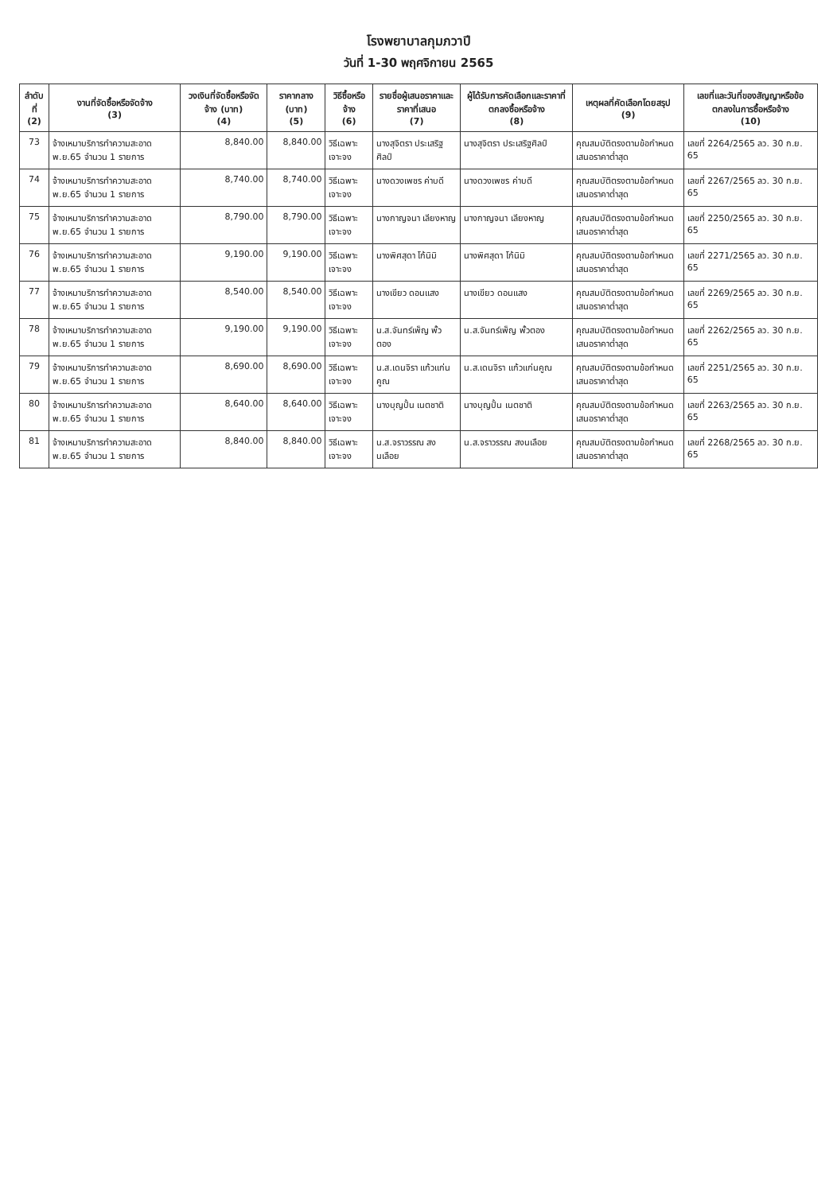โรงพยาบาลกุมภวาปี
วันที่ 1-30 พฤศจิกายน 2565
| ลำดับที่ (2) | งานที่จัดซื้อหรือจัดจ้าง (3) | วงเงินที่จัดซื้อหรือจัดจ้าง (บาท) (4) | ราคากลาง (บาท) (5) | วิธีซื้อหรือจ้าง (6) | รายชื่อผู้เสนอราคาและราคาที่เสนอ (7) | ผู้ได้รับการคัดเลือกและราคาที่ตกลงซื้อหรือจ้าง (8) | เหตุผลที่คัดเลือกโดยสรุป (9) | เลขที่และวันที่ของสัญญาหรือข้อตกลงในการซื้อหรือจ้าง (10) |
| --- | --- | --- | --- | --- | --- | --- | --- | --- |
| 73 | จ้างเหมาบริการทำความสะอาด พ.ย.65 จำนวน 1 รายการ | 8,840.00 | 8,840.00 | วิธีเฉพาะเจาะจง | นางสุจิตรา ประเสริฐศิลป์ | นางสุจิตรา ประเสริฐศิลป์ | คุณสมบัติตรงตามข้อกำหนด เสนอราคาต่ำสุด | เลขที่ 2264/2565 ลว. 30 ก.ย. 65 |
| 74 | จ้างเหมาบริการทำความสะอาด พ.ย.65 จำนวน 1 รายการ | 8,740.00 | 8,740.00 | วิธีเฉพาะเจาะจง | นางดวงเพชร ค่าบดี | นางดวงเพชร ค่าบดี | คุณสมบัติตรงตามข้อกำหนด เสนอราคาต่ำสุด | เลขที่ 2267/2565 ลว. 30 ก.ย. 65 |
| 75 | จ้างเหมาบริการทำความสะอาด พ.ย.65 จำนวน 1 รายการ | 8,790.00 | 8,790.00 | วิธีเฉพาะเจาะจง | นางกาญจนา เลียงหาญ | นางกาญจนา เลียงหาญ | คุณสมบัติตรงตามข้อกำหนด เสนอราคาต่ำสุด | เลขที่ 2250/2565 ลว. 30 ก.ย. 65 |
| 76 | จ้างเหมาบริการทำความสะอาด พ.ย.65 จำนวน 1 รายการ | 9,190.00 | 9,190.00 | วิธีเฉพาะเจาะจง | นางพิศสุดา โก้นิมิ | นางพิศสุดา โก้นิมิ | คุณสมบัติตรงตามข้อกำหนด เสนอราคาต่ำสุด | เลขที่ 2271/2565 ลว. 30 ก.ย. 65 |
| 77 | จ้างเหมาบริการทำความสะอาด พ.ย.65 จำนวน 1 รายการ | 8,540.00 | 8,540.00 | วิธีเฉพาะเจาะจง | นางเขียว ดอนแสง | นางเขียว ดอนแสง | คุณสมบัติตรงตามข้อกำหนด เสนอราคาต่ำสุด | เลขที่ 2269/2565 ลว. 30 ก.ย. 65 |
| 78 | จ้างเหมาบริการทำความสะอาด พ.ย.65 จำนวน 1 รายการ | 9,190.00 | 9,190.00 | วิธีเฉพาะเจาะจง | น.ส.จันทร์เพ็ญ พั้วตอง | น.ส.จันทร์เพ็ญ พั้วตอง | คุณสมบัติตรงตามข้อกำหนด เสนอราคาต่ำสุด | เลขที่ 2262/2565 ลว. 30 ก.ย. 65 |
| 79 | จ้างเหมาบริการทำความสะอาด พ.ย.65 จำนวน 1 รายการ | 8,690.00 | 8,690.00 | วิธีเฉพาะเจาะจง | น.ส.เดนจิรา แก้วแก่นคูณ | น.ส.เดนจิรา แก้วแก่นคูณ | คุณสมบัติตรงตามข้อกำหนด เสนอราคาต่ำสุด | เลขที่ 2251/2565 ลว. 30 ก.ย. 65 |
| 80 | จ้างเหมาบริการทำความสะอาด พ.ย.65 จำนวน 1 รายการ | 8,640.00 | 8,640.00 | วิธีเฉพาะเจาะจง | นางบุญปั้น เนตชาติ | นางบุญปั้น เนตชาติ | คุณสมบัติตรงตามข้อกำหนด เสนอราคาต่ำสุด | เลขที่ 2263/2565 ลว. 30 ก.ย. 65 |
| 81 | จ้างเหมาบริการทำความสะอาด พ.ย.65 จำนวน 1 รายการ | 8,840.00 | 8,840.00 | วิธีเฉพาะเจาะจง | น.ส.จราวรรณ สงนเลือย | น.ส.จราวรรณ สงนเลือย | คุณสมบัติตรงตามข้อกำหนด เสนอราคาต่ำสุด | เลขที่ 2268/2565 ลว. 30 ก.ย. 65 |